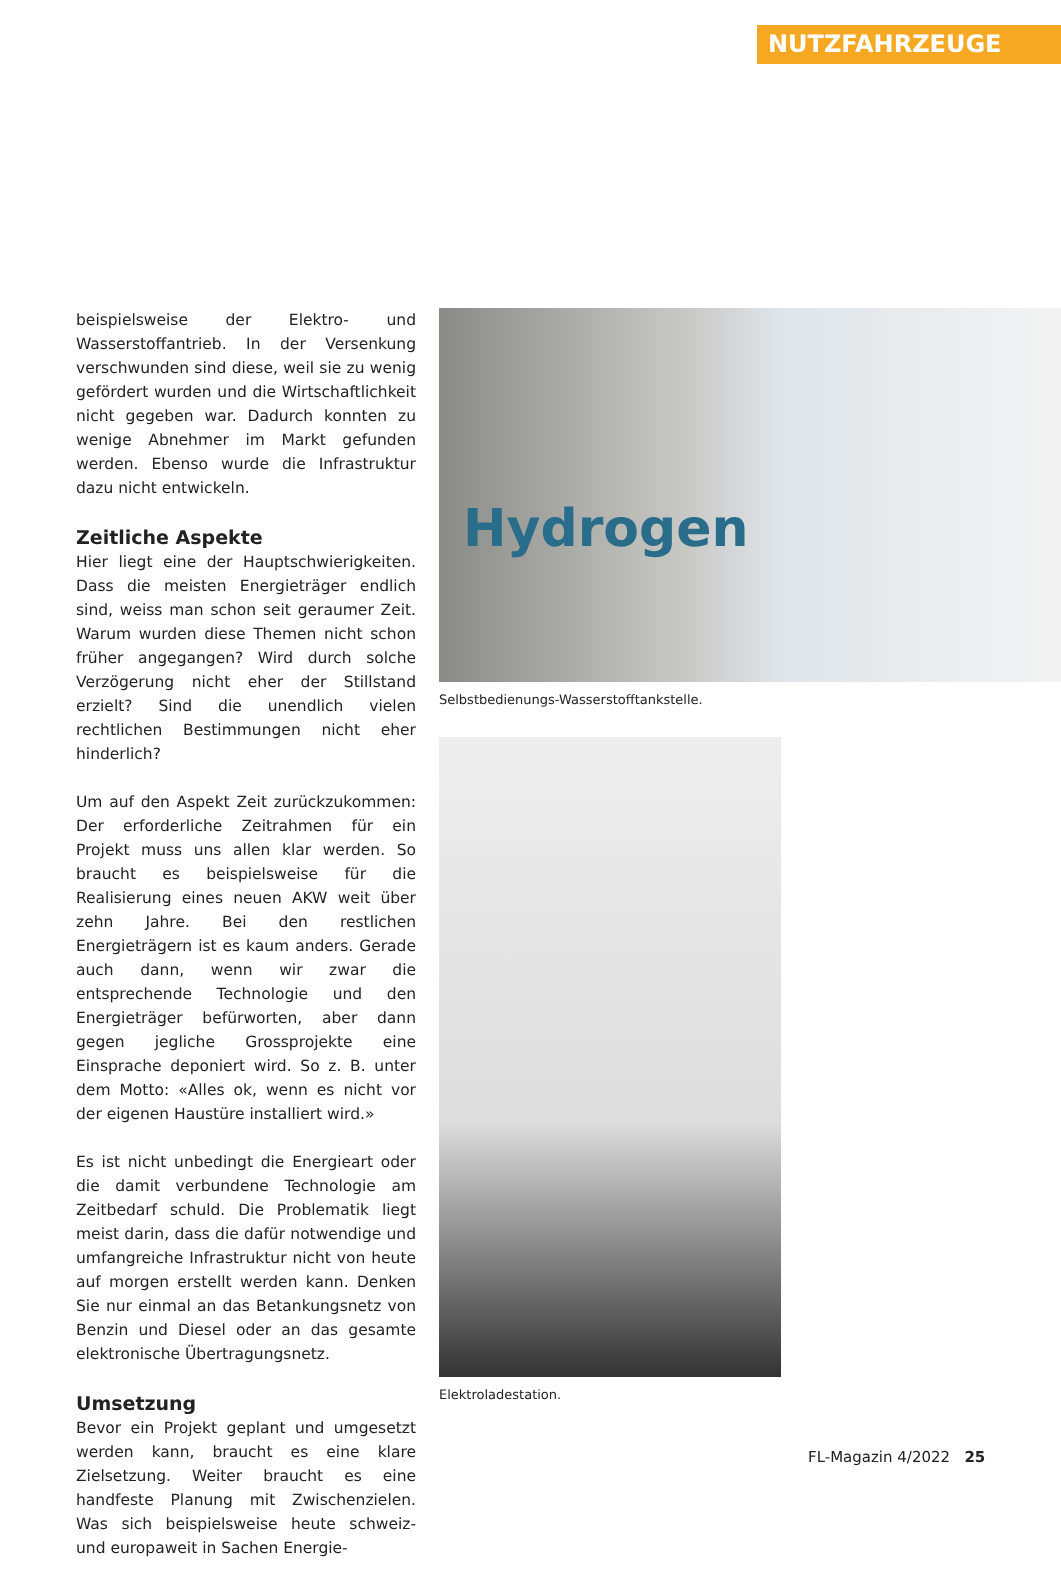NUTZFAHRZEUGE
beispielsweise der Elektro- und Wasserstoff­antrieb. In der Versenkung verschwunden sind diese, weil sie zu wenig gefördert wurden und die Wirtschaftlichkeit nicht gegeben war. Dadurch konnten zu wenige Abnehmer im Markt gefunden werden. Ebenso wurde die Infrastruktur dazu nicht entwickeln.
Zeitliche Aspekte
Hier liegt eine der Hauptschwierigkeiten. Dass die meisten Energieträger endlich sind, weiss man schon seit geraumer Zeit. Warum wurden diese Themen nicht schon früher angegangen? Wird durch solche Verzögerung nicht eher der Stillstand erzielt? Sind die unendlich vielen rechtlichen Bestimmungen nicht eher hinderlich?
Um auf den Aspekt Zeit zurückzukommen: Der erforderliche Zeitrahmen für ein Projekt muss uns allen klar werden. So braucht es beispielsweise für die Realisierung eines neuen AKW weit über zehn Jahre. Bei den restlichen Energieträgern ist es kaum anders. Gerade auch dann, wenn wir zwar die entsprechende Technologie und den Energieträger befürworten, aber dann gegen jegliche Grossprojekte eine Einsprache deponiert wird. So z. B. unter dem Motto: «Alles ok, wenn es nicht vor der eigenen Haustüre installiert wird.»
Es ist nicht unbedingt die Energieart oder die damit verbundene Technologie am Zeitbedarf schuld. Die Problematik liegt meist darin, dass die dafür notwendige und umfangreiche Infrastruktur nicht von heute auf morgen erstellt werden kann. Denken Sie nur einmal an das Betankungsnetz von Benzin und Diesel oder an das gesamte elektronische Übertragungsnetz.
Umsetzung
Bevor ein Projekt geplant und umgesetzt werden kann, braucht es eine klare Zielsetzung. Weiter braucht es eine handfeste Planung mit Zwischenzielen. Was sich beispielsweise heute schweiz- und europaweit in Sachen Energie-
Hydrogen
Selbstbedienungs-Wasserstofftankstelle.
Elektroladestation.
FL-Magazin 4/2022 25